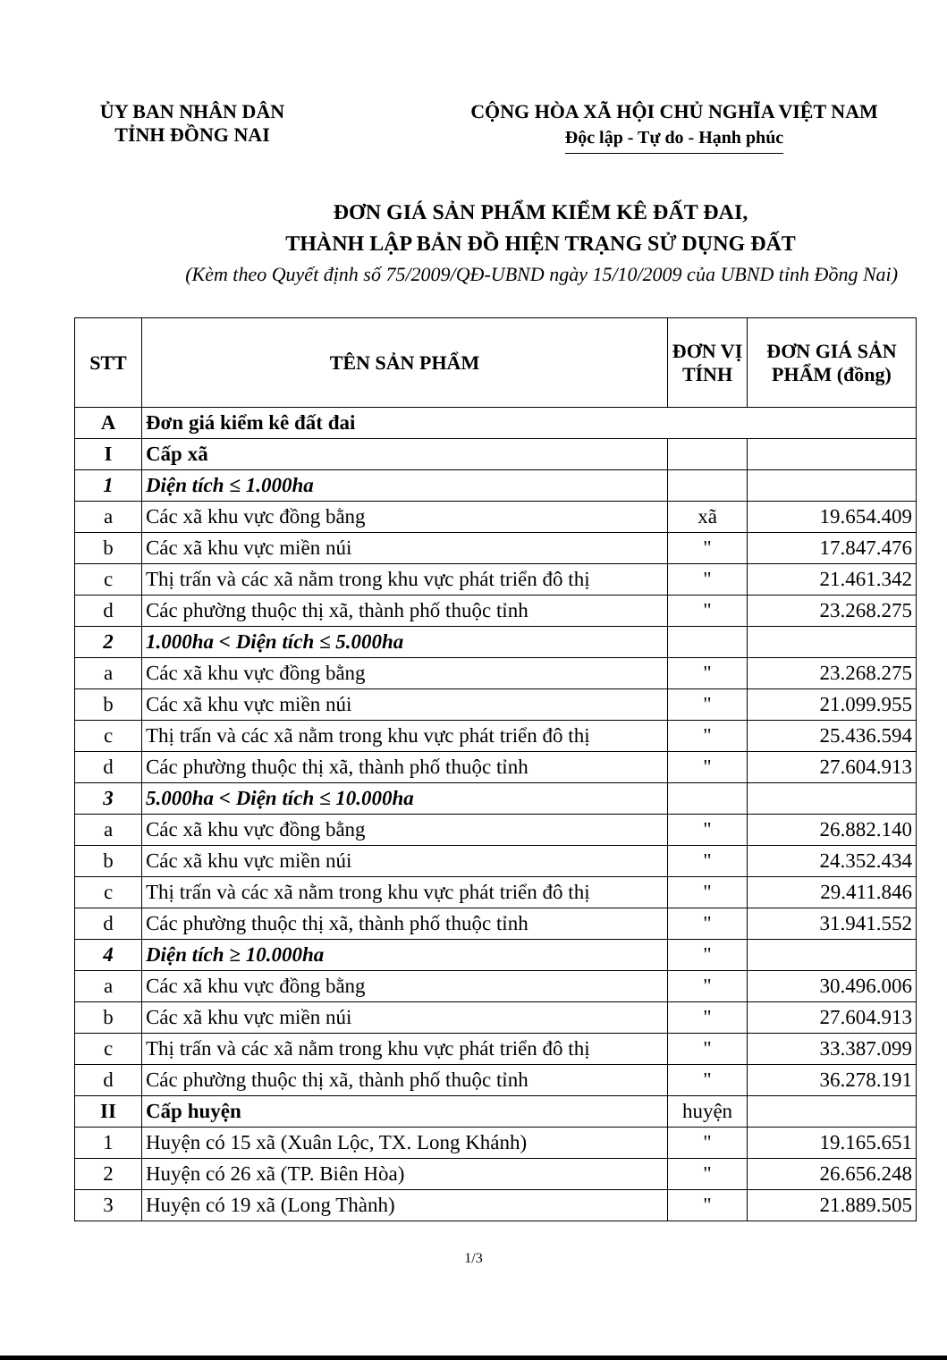ỦY BAN NHÂN DÂN
TỈNH ĐỒNG NAI
CỘNG HÒA XÃ HỘI CHỦ NGHĨA VIỆT NAM
Độc lập - Tự do - Hạnh phúc
ĐƠN GIÁ SẢN PHẨM KIỂM KÊ ĐẤT ĐAI,
THÀNH LẬP BẢN ĐỒ HIỆN TRẠNG SỬ DỤNG ĐẤT
(Kèm theo Quyết định số 75/2009/QĐ-UBND ngày 15/10/2009 của UBND tỉnh Đồng Nai)
| STT | TÊN SẢN PHẨM | ĐƠN VỊ TÍNH | ĐƠN GIÁ SẢN PHẨM (đồng) |
| --- | --- | --- | --- |
| A | Đơn giá kiểm kê đất đai | | |
| I | Cấp xã | | |
| 1 | Diện tích ≤ 1.000ha | | |
| a | Các xã khu vực đồng bằng | xã | 19.654.409 |
| b | Các xã khu vực miền núi | " | 17.847.476 |
| c | Thị trấn và các xã nằm trong khu vực phát triển đô thị | " | 21.461.342 |
| d | Các phường thuộc thị xã, thành phố thuộc tỉnh | " | 23.268.275 |
| 2 | 1.000ha < Diện tích ≤ 5.000ha | | |
| a | Các xã khu vực đồng bằng | " | 23.268.275 |
| b | Các xã khu vực miền núi | " | 21.099.955 |
| c | Thị trấn và các xã nằm trong khu vực phát triển đô thị | " | 25.436.594 |
| d | Các phường thuộc thị xã, thành phố thuộc tỉnh | " | 27.604.913 |
| 3 | 5.000ha < Diện tích ≤ 10.000ha | | |
| a | Các xã khu vực đồng bằng | " | 26.882.140 |
| b | Các xã khu vực miền núi | " | 24.352.434 |
| c | Thị trấn và các xã nằm trong khu vực phát triển đô thị | " | 29.411.846 |
| d | Các phường thuộc thị xã, thành phố thuộc tỉnh | " | 31.941.552 |
| 4 | Diện tích ≥ 10.000ha | " | |
| a | Các xã khu vực đồng bằng | " | 30.496.006 |
| b | Các xã khu vực miền núi | " | 27.604.913 |
| c | Thị trấn và các xã nằm trong khu vực phát triển đô thị | " | 33.387.099 |
| d | Các phường thuộc thị xã, thành phố thuộc tỉnh | " | 36.278.191 |
| II | Cấp huyện | huyện | |
| 1 | Huyện có 15 xã (Xuân Lộc, TX. Long Khánh) | " | 19.165.651 |
| 2 | Huyện có 26 xã (TP. Biên Hòa) | " | 26.656.248 |
| 3 | Huyện có 19 xã (Long Thành) | " | 21.889.505 |
1/3